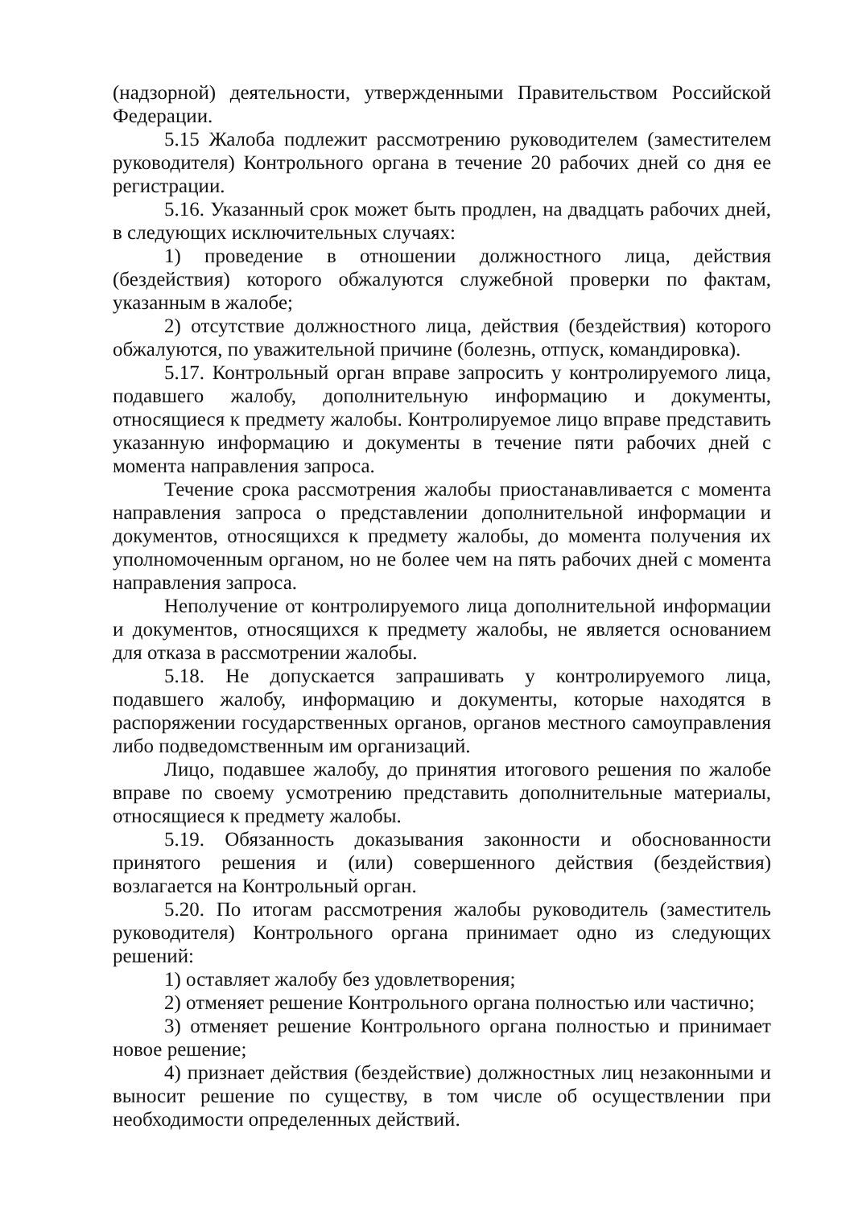(надзорной) деятельности, утвержденными Правительством Российской Федерации.
5.15 Жалоба подлежит рассмотрению руководителем (заместителем руководителя) Контрольного органа в течение 20 рабочих дней со дня ее регистрации.
5.16. Указанный срок может быть продлен, на двадцать рабочих дней, в следующих исключительных случаях:
1) проведение в отношении должностного лица, действия (бездействия) которого обжалуются служебной проверки по фактам, указанным в жалобе;
2) отсутствие должностного лица, действия (бездействия) которого обжалуются, по уважительной причине (болезнь, отпуск, командировка).
5.17. Контрольный орган вправе запросить у контролируемого лица, подавшего жалобу, дополнительную информацию и документы, относящиеся к предмету жалобы. Контролируемое лицо вправе представить указанную информацию и документы в течение пяти рабочих дней с момента направления запроса.
Течение срока рассмотрения жалобы приостанавливается с момента направления запроса о представлении дополнительной информации и документов, относящихся к предмету жалобы, до момента получения их уполномоченным органом, но не более чем на пять рабочих дней с момента направления запроса.
Неполучение от контролируемого лица дополнительной информации и документов, относящихся к предмету жалобы, не является основанием для отказа в рассмотрении жалобы.
5.18. Не допускается запрашивать у контролируемого лица, подавшего жалобу, информацию и документы, которые находятся в распоряжении государственных органов, органов местного самоуправления либо подведомственным им организаций.
Лицо, подавшее жалобу, до принятия итогового решения по жалобе вправе по своему усмотрению представить дополнительные материалы, относящиеся к предмету жалобы.
5.19. Обязанность доказывания законности и обоснованности принятого решения и (или) совершенного действия (бездействия) возлагается на Контрольный орган.
5.20. По итогам рассмотрения жалобы руководитель (заместитель руководителя) Контрольного органа принимает одно из следующих решений:
1) оставляет жалобу без удовлетворения;
2) отменяет решение Контрольного органа полностью или частично;
3) отменяет решение Контрольного органа полностью и принимает новое решение;
4) признает действия (бездействие) должностных лиц незаконными и выносит решение по существу, в том числе об осуществлении при необходимости определенных действий.